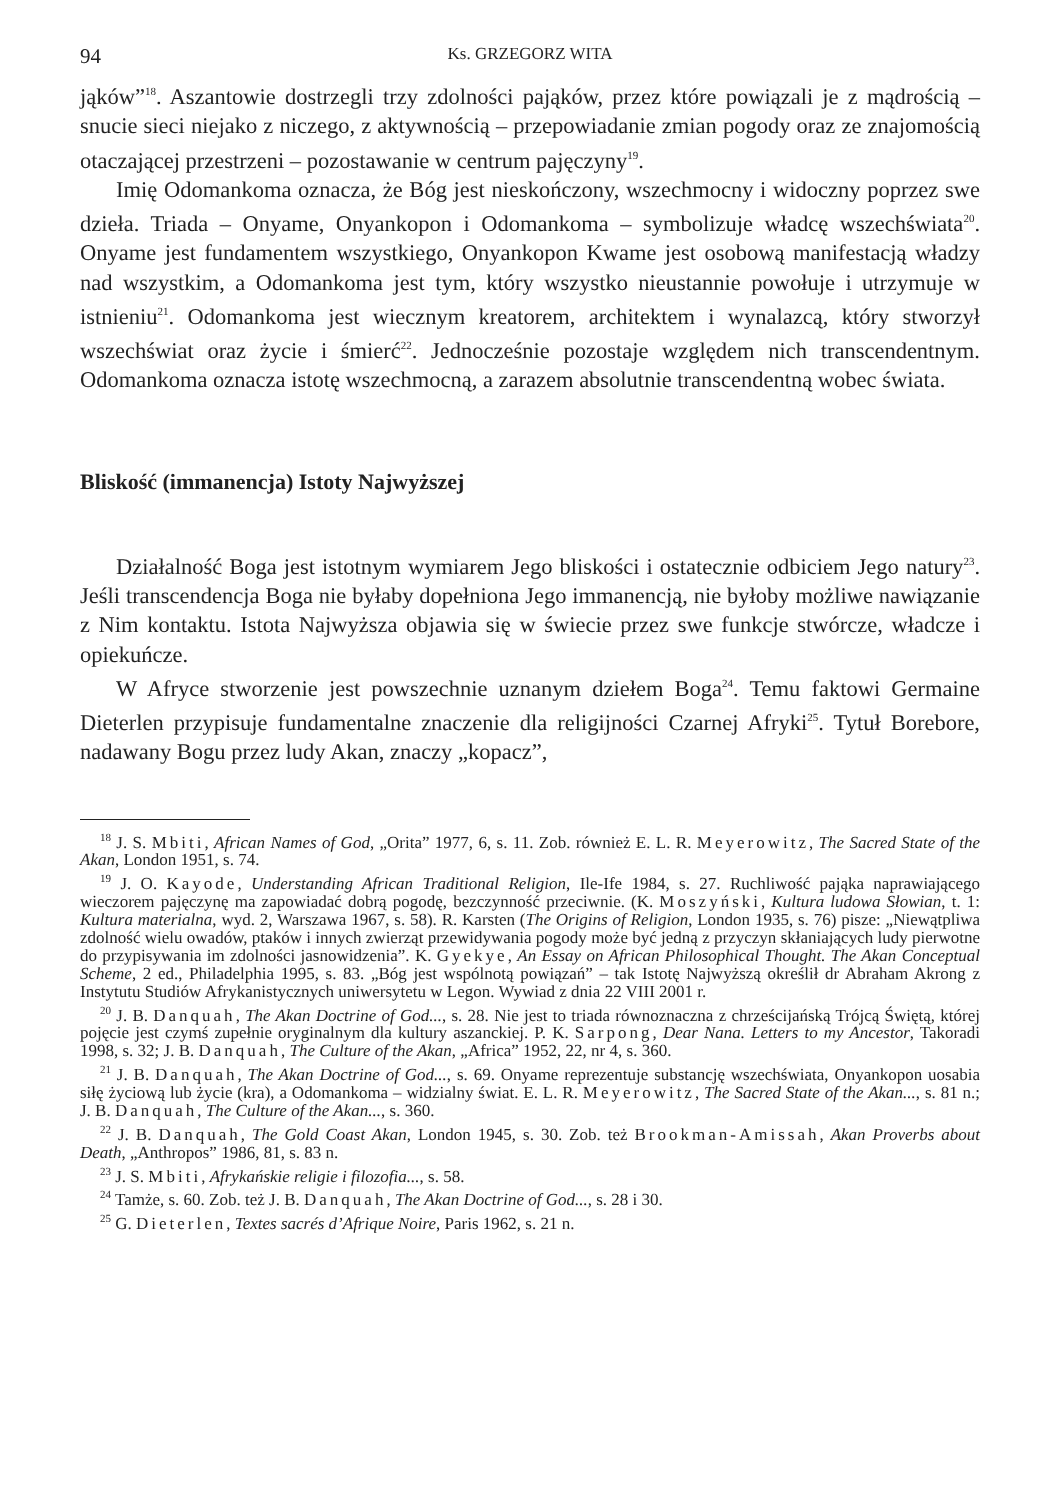94 Ks. GRZEGORZ WITA
jąków”<sup>18</sup>. Aszantowie dostrzegli trzy zdolności pająków, przez które powiązali je z mądrością – snucie sieci niejako z niczego, z aktywnością – przepowiadanie zmian pogody oraz ze znajomością otaczającej przestrzeni – pozostawanie w centrum pajęczyny<sup>19</sup>.
Imię Odomankoma oznacza, że Bóg jest nieskończony, wszechmocny i widoczny poprzez swe dzieła. Triada – Onyame, Onyankopon i Odomankoma – symbolizuje władcę wszechświata<sup>20</sup>. Onyame jest fundamentem wszystkiego, Onyankopon Kwame jest osobową manifestacją władzy nad wszystkim, a Odomankoma jest tym, który wszystko nieustannie powołuje i utrzymuje w istnieniu<sup>21</sup>. Odomankoma jest wiecznym kreatorem, architektem i wynalazcą, który stworzył wszechświat oraz życie i śmierć<sup>22</sup>. Jednocześnie pozostaje względem nich transcendentnym. Odomankoma oznacza istotę wszechmocną, a zarazem absolutnie transcendentną wobec świata.
Bliskość (immanencja) Istoty Najwyższej
Działalność Boga jest istotnym wymiarem Jego bliskości i ostatecznie odbiciem Jego natury<sup>23</sup>. Jeśli transcendencja Boga nie byłaby dopełniona Jego immanencją, nie byłoby możliwe nawiązanie z Nim kontaktu. Istota Najwyższa objawia się w świecie przez swe funkcje stwórcze, władcze i opiekuńcze.
W Afryce stworzenie jest powszechnie uznanym dziełem Boga<sup>24</sup>. Temu faktowi Germaine Dieterlen przypisuje fundamentalne znaczenie dla religijności Czarnej Afryki<sup>25</sup>. Tytuł Borebore, nadawany Bogu przez ludy Akan, znaczy „kopacz”,
<sup>18</sup> J. S. Mbiti, African Names of God, „Orita” 1977, 6, s. 11. Zob. również E. L. R. Meyerowitz, The Sacred State of the Akan, London 1951, s. 74.
<sup>19</sup> J. O. Kayode, Understanding African Traditional Religion, Ile-Ife 1984, s. 27. Ruchliwość pająka naprawiającego wieczorem pajęczynę ma zapowiadać dobrą pogodę, bezczynność przeciwnie. (K. Moszyński, Kultura ludowa Słowian, t. 1: Kultura materialna, wyd. 2, Warszawa 1967, s. 58). R. Karsten (The Origins of Religion, London 1935, s. 76) pisze: „Niewątpliwa zdolność wielu owadów, ptaków i innych zwierząt przewidywania pogody może być jedną z przyczyn skłaniających ludy pierwotne do przypisywania im zdolności jasnowidzenia”. K. Gyekye, An Essay on African Philosophical Thought. The Akan Conceptual Scheme, 2 ed., Philadelphia 1995, s. 83. „Bóg jest wspólnotą powiązań” – tak Istotę Najwyższą określił dr Abraham Akrong z Instytutu Studiów Afrykanistycznych uniwersytetu w Legon. Wywiad z dnia 22 VIII 2001 r.
<sup>20</sup> J. B. Danquah, The Akan Doctrine of God..., s. 28. Nie jest to triada równoznaczna z chrześcijańską Trójcą Świętą, której pojęcie jest czymś zupełnie oryginalnym dla kultury aszanckiej. P. K. Sarpong, Dear Nana. Letters to my Ancestor, Takoradi 1998, s. 32; J. B. Danquah, The Culture of the Akan, „Africa” 1952, 22, nr 4, s. 360.
<sup>21</sup> J. B. Danquah, The Akan Doctrine of God..., s. 69. Onyame reprezentuje substancję wszechświata, Onyankopon uosabia siłę życiową lub życie (kra), a Odomankoma – widzialny świat. E. L. R. Meyerowitz, The Sacred State of the Akan..., s. 81 n.; J. B. Danquah, The Culture of the Akan..., s. 360.
<sup>22</sup> J. B. Danquah, The Gold Coast Akan, London 1945, s. 30. Zob. też Brookman-Amissah, Akan Proverbs about Death, „Anthropos” 1986, 81, s. 83 n.
<sup>23</sup> J. S. Mbiti, Afrykańskie religie i filozofia..., s. 58.
<sup>24</sup> Tamże, s. 60. Zob. też J. B. Danquah, The Akan Doctrine of God..., s. 28 i 30.
<sup>25</sup> G. Dieterlen, Textes sacrés d’Afrique Noire, Paris 1962, s. 21 n.